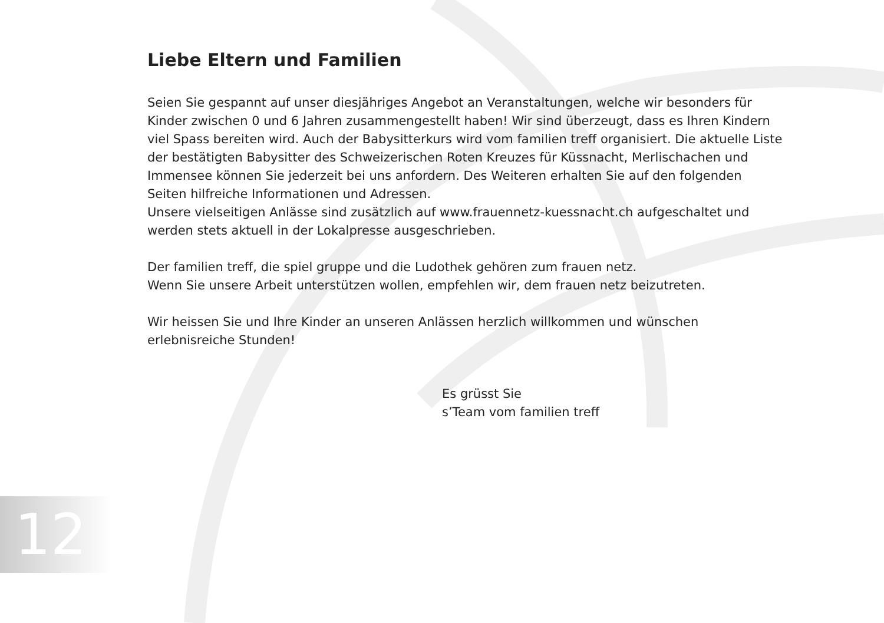Liebe Eltern und Familien
Seien Sie gespannt auf unser diesjähriges Angebot an Veranstaltungen, welche wir besonders für Kinder zwischen 0 und 6 Jahren zusammengestellt haben! Wir sind überzeugt, dass es Ihren Kindern viel Spass bereiten wird. Auch der Babysitterkurs wird vom familien treff organisiert. Die aktuelle Liste der bestätigten Babysitter des Schweizerischen Roten Kreuzes für Küssnacht, Merlischachen und Immensee können Sie jederzeit bei uns anfordern. Des Weiteren erhalten Sie auf den folgenden Seiten hilfreiche Informationen und Adressen.
Unsere vielseitigen Anlässe sind zusätzlich auf www.frauennetz-kuessnacht.ch aufgeschaltet und werden stets aktuell in der Lokalpresse ausgeschrieben.
Der familien treff, die spiel gruppe und die Ludothek gehören zum frauen netz.
Wenn Sie unsere Arbeit unterstützen wollen, empfehlen wir, dem frauen netz beizutreten.
Wir heissen Sie und Ihre Kinder an unseren Anlässen herzlich willkommen und wünschen erlebnisreiche Stunden!
Es grüsst Sie
s’Team vom familien treff
12